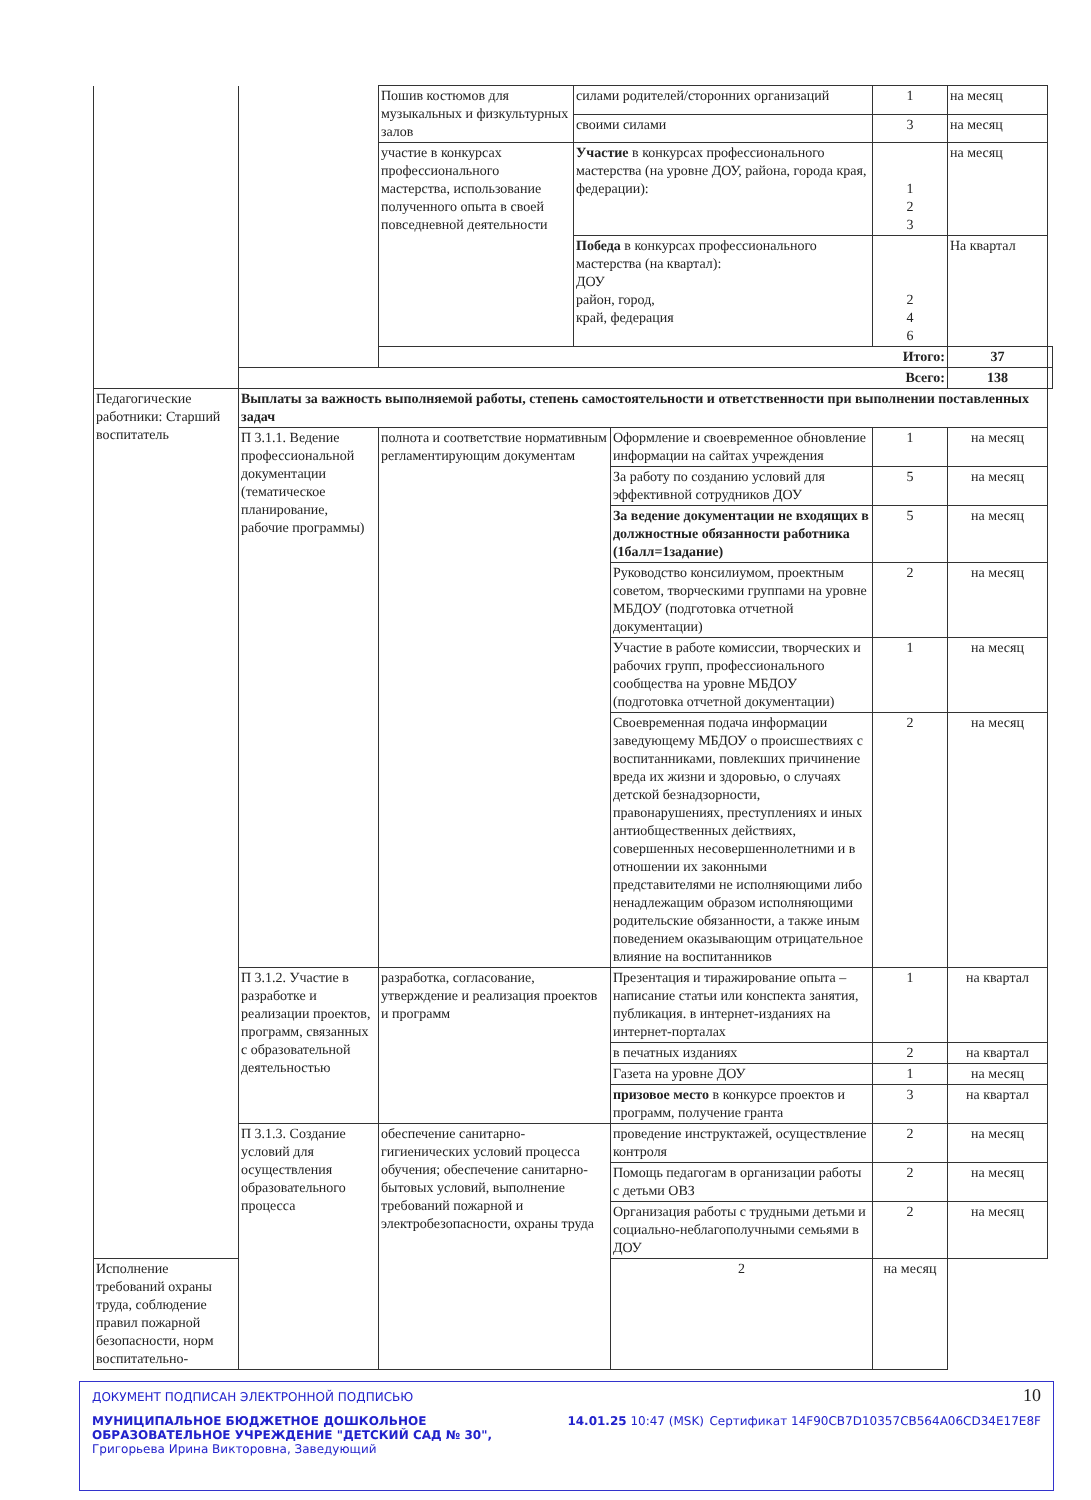| | | Пошив костюмов для музыкальных и физкультурных залов | силами родителей/сторонних организаций | | 1 | на месяц | |
| | | | своими силами | | 3 | на месяц | |
| | | участие в конкурсах профессионального мастерства, использование полученного опыта в своей повседневной деятельности | Участие в конкурсах профессионального мастерства (на уровне ДОУ, района, города края, федерации): | | 1 2 3 | на месяц | |
| | | | Победа в конкурсах профессионального мастерства (на квартал): ДОУ район, город, край, федерация | | 2 4 6 | На квартал | |
| | | Итого: | | | | 37 | |
| | Всего: | | | | | 138 | |
| Педагогические работники: Старший воспитатель | Выплаты за важность выполняемой работы, степень самостоятельности и ответственности при выполнении поставленных задач | | | | | | |
| | П 3.1.1. Ведение профессиональной документации (тематическое планирование, рабочие программы) | полнота и соответствие нормативным регламентирующим документам | | Оформление и своевременное обновление информации на сайтах учреждения | 1 | на месяц | |
| | | | | За работу по созданию условий для эффективной сотрудников ДОУ | 5 | на месяц | |
| | | | | За ведение документации не входящих в должностные обязанности работника (1балл=1задание) | 5 | на месяц | |
| | | | | Руководство консилиумом, проектным советом, творческими группами на уровне МБДОУ (подготовка отчетной документации) | 2 | на месяц | |
| | | | | Участие в работе комиссии, творческих и рабочих групп, профессионального сообщества на уровне МБДОУ (подготовка отчетной документации) | 1 | на месяц | |
| | | | | Своевременная подача информации заведующему МБДОУ о происшествиях с воспитанниками, повлекших причинение вреда их жизни и здоровью, о случаях детской безнадзорности, правонарушениях, преступлениях и иных антиобщественных действиях, совершенных несовершеннолетними и в отношении их законными представителями не исполняющими либо ненадлежащим образом исполняющими родительские обязанности, а также иным поведением оказывающим отрицательное влияние на воспитанников | 2 | на месяц | |
| | П 3.1.2. Участие в разработке и реализации проектов, программ, связанных с образовательной деятельностью | разработка, согласование, утверждение и реализация проектов и программ | | Презентация и тиражирование опыта – написание статьи или конспекта занятия, публикация. в интернет-изданиях на интернет-порталах | 1 | на квартал | |
| | | | | в печатных изданиях | 2 | на квартал | |
| | | | | Газета на уровне ДОУ | 1 | на месяц | |
| | | | | призовое место в конкурсе проектов и программ, получение гранта | 3 | на квартал | |
| | П 3.1.3. Создание условий для осуществления образовательного процесса | обеспечение санитарно-гигиенических условий процесса обучения; обеспечение санитарно-бытовых условий, выполнение требований пожарной и электробезопасности, охраны труда | | проведение инструктажей, осуществление контроля | 2 | на месяц | |
| | | | | Помощь педагогам в организации работы с детьми ОВЗ | 2 | на месяц | |
| | | | | Организация работы с трудными детьми и социально-неблагополучными семьями в ДОУ | 2 | на месяц | |
| Исполнение требований охраны труда, соблюдение правил пожарной безопасности, норм воспитательно- | | | | 2 | на месяц | | |
10
ДОКУМЕНТ ПОДПИСАН ЭЛЕКТРОННОЙ ПОДПИСЬЮ
МУНИЦИПАЛЬНОЕ БЮДЖЕТНОЕ ДОШКОЛЬНОЕ ОБРАЗОВАТЕЛЬНОЕ УЧРЕЖДЕНИЕ "ДЕТСКИЙ САД № 30", Григорьева Ирина Викторовна, Заведующий
14.01.25 10:47 (MSK) Сертификат 14F90CB7D10357CB564A06CD34E17E8F